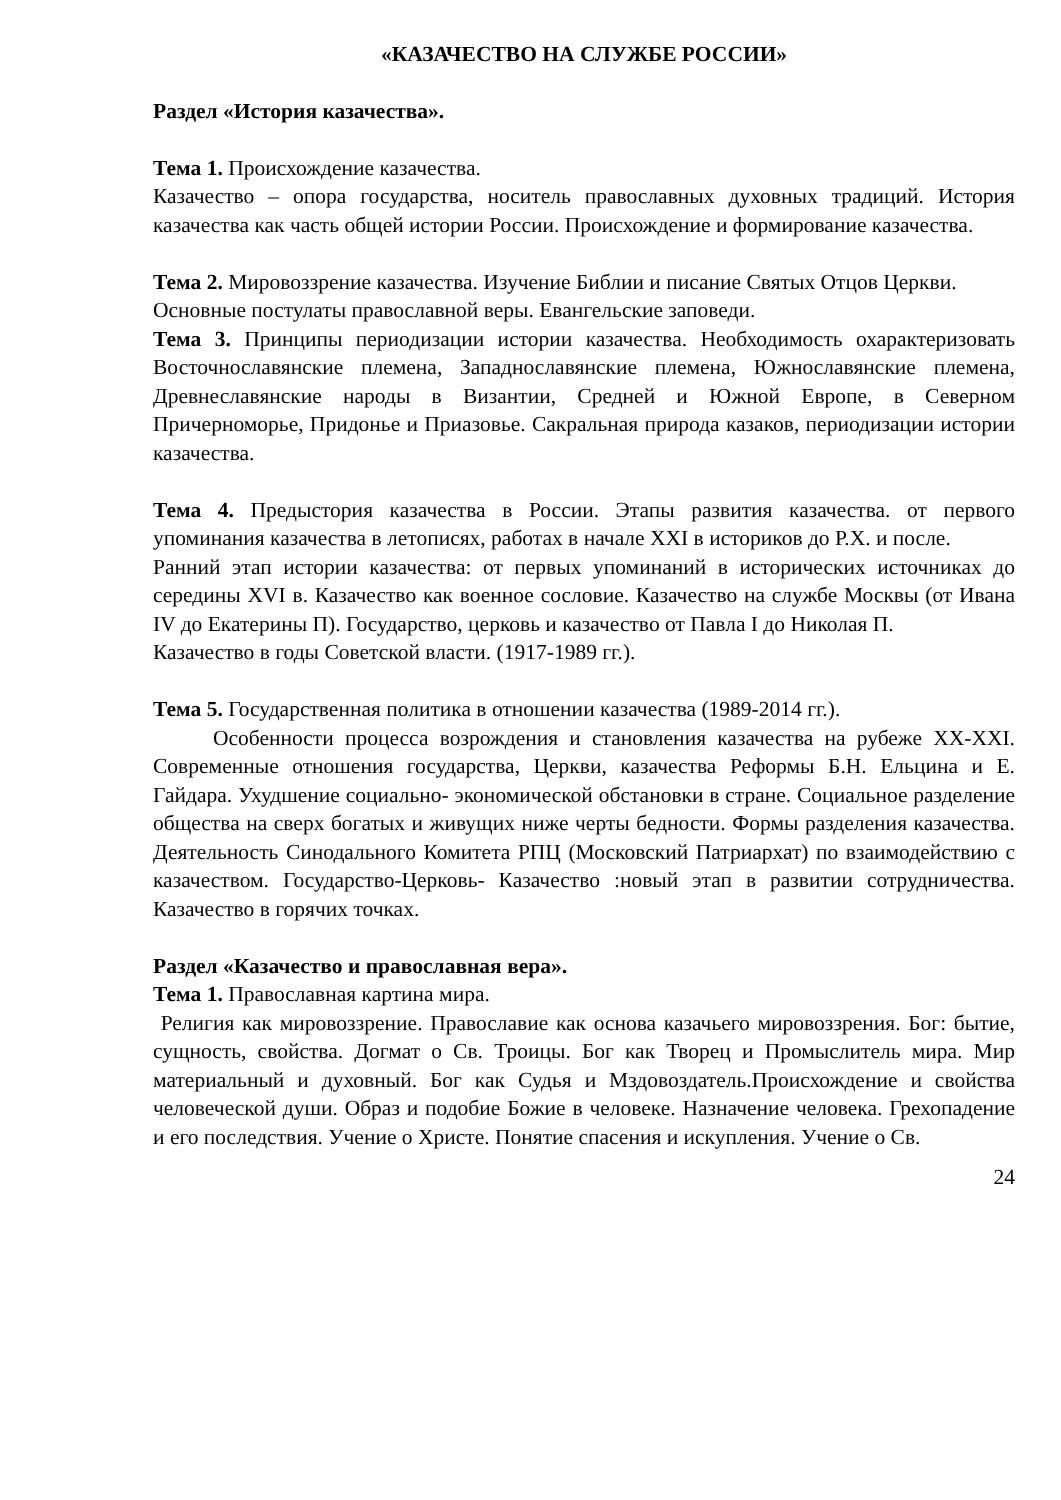«КАЗАЧЕСТВО НА СЛУЖБЕ РОССИИ»
Раздел «История казачества».
Тема 1. Происхождение казачества.
Казачество – опора государства, носитель православных духовных традиций. История казачества как часть общей истории России. Происхождение и формирование казачества.
Тема 2. Мировоззрение казачества. Изучение Библии и писание Святых Отцов Церкви.
Основные постулаты православной веры. Евангельские заповеди.
Тема 3. Принципы периодизации истории казачества. Необходимость охарактеризовать Восточнославянские племена, Западнославянские племена, Южнославянские племена, Древнеславянские народы в Византии, Средней и Южной Европе, в Северном Причерноморье, Придонье и Приазовье. Сакральная природа казаков, периодизации истории казачества.
Тема 4. Предыстория казачества в России. Этапы развития казачества. от первого упоминания казачества в летописях, работах в начале XXI в историков до Р.Х. и после.
Ранний этап истории казачества: от первых упоминаний в исторических источниках до середины XVI в. Казачество как военное сословие. Казачество на службе Москвы (от Ивана IV до Екатерины П). Государство, церковь и казачество от Павла I до Николая П.
Казачество в годы Советской власти. (1917-1989 гг.).
Тема 5. Государственная политика в отношении казачества (1989-2014 гг.).
Особенности процесса возрождения и становления казачества на рубеже XX-XXI. Современные отношения государства, Церкви, казачества Реформы Б.Н. Ельцина и Е. Гайдара. Ухудшение социально- экономической обстановки в стране. Социальное разделение общества на сверх богатых и живущих ниже черты бедности. Формы разделения казачества. Деятельность Синодального Комитета РПЦ (Московский Патриархат) по взаимодействию с казачеством. Государство-Церковь- Казачество :новый этап в развитии сотрудничества. Казачество в горячих точках.
Раздел «Казачество и православная вера».
Тема 1. Православная картина мира.
Религия как мировоззрение. Православие как основа казачьего мировоззрения. Бог: бытие, сущность, свойства. Догмат о Св. Троицы. Бог как Творец и Промыслитель мира. Мир материальный и духовный. Бог как Судья и Мздовоздатель.Происхождение и свойства человеческой души. Образ и подобие Божие в человеке. Назначение человека. Грехопадение и его последствия. Учение о Христе. Понятие спасения и искупления. Учение о Св.
24